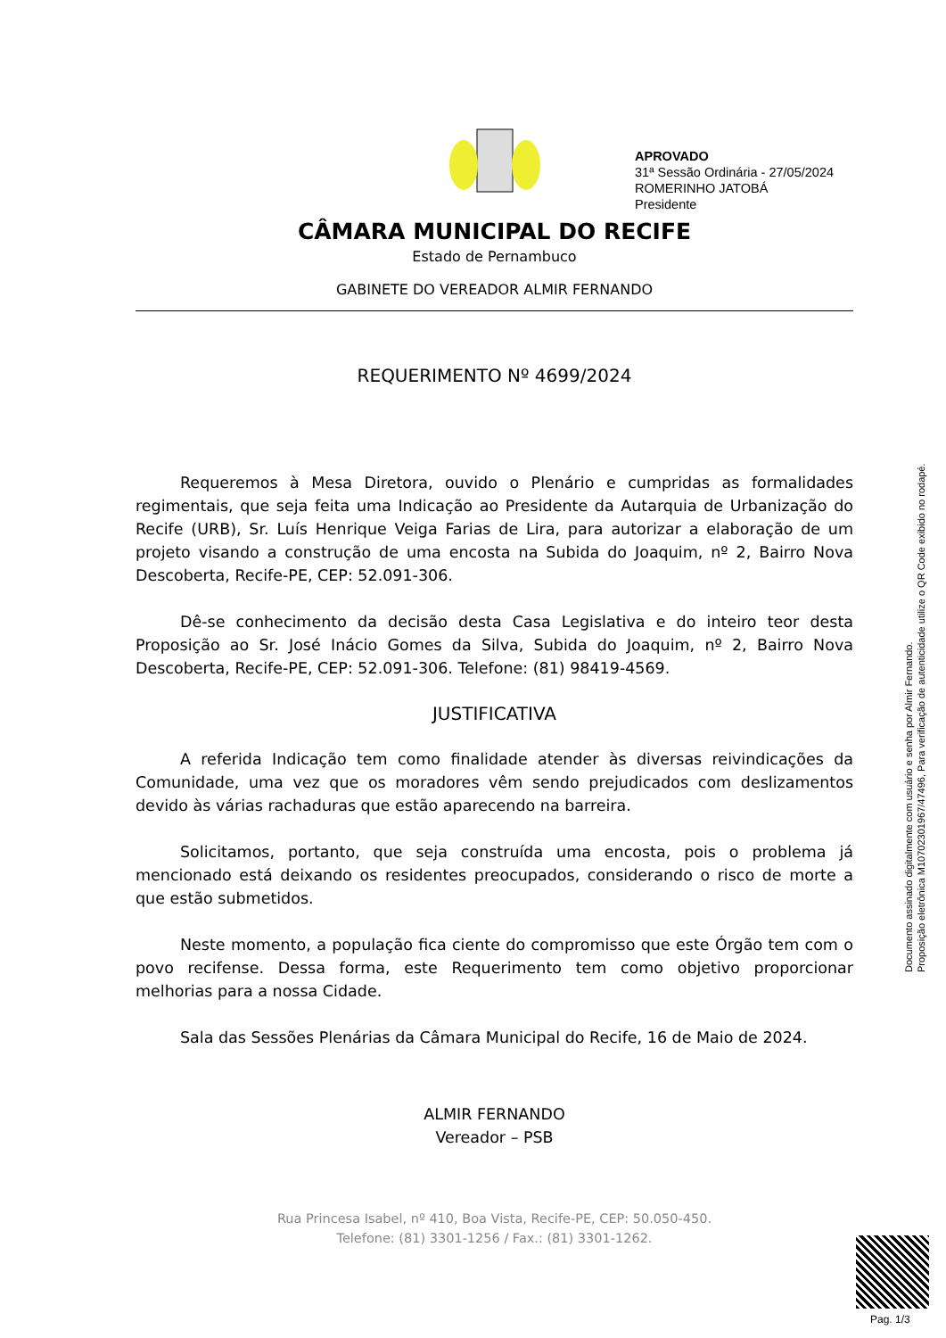APROVADO
31ª Sessão Ordinária - 27/05/2024
ROMERINHO JATOBÁ
Presidente
CÂMARA MUNICIPAL DO RECIFE
Estado de Pernambuco
GABINETE DO VEREADOR ALMIR FERNANDO
REQUERIMENTO Nº 4699/2024
Requeremos à Mesa Diretora, ouvido o Plenário e cumpridas as formalidades regimentais, que seja feita uma Indicação ao Presidente da Autarquia de Urbanização do Recife (URB), Sr. Luís Henrique Veiga Farias de Lira, para autorizar a elaboração de um projeto visando a construção de uma encosta na Subida do Joaquim, nº 2, Bairro Nova Descoberta, Recife-PE, CEP: 52.091-306.
Dê-se conhecimento da decisão desta Casa Legislativa e do inteiro teor desta Proposição ao Sr. José Inácio Gomes da Silva, Subida do Joaquim, nº 2, Bairro Nova Descoberta, Recife-PE, CEP: 52.091-306. Telefone: (81) 98419-4569.
JUSTIFICATIVA
A referida Indicação tem como finalidade atender às diversas reivindicações da Comunidade, uma vez que os moradores vêm sendo prejudicados com deslizamentos devido às várias rachaduras que estão aparecendo na barreira.
Solicitamos, portanto, que seja construída uma encosta, pois o problema já mencionado está deixando os residentes preocupados, considerando o risco de morte a que estão submetidos.
Neste momento, a população fica ciente do compromisso que este Órgão tem com o povo recifense. Dessa forma, este Requerimento tem como objetivo proporcionar melhorias para a nossa Cidade.
Sala das Sessões Plenárias da Câmara Municipal do Recife, 16 de Maio de 2024.
ALMIR FERNANDO
Vereador – PSB
Rua Princesa Isabel, nº 410, Boa Vista, Recife-PE, CEP: 50.050-450.
Telefone: (81) 3301-1256 / Fax.: (81) 3301-1262.
Documento assinado digitalmente com usuário e senha por Almir Fernando.
Proposição eletrônica M10702301967/47496, Para verificação de autenticidade utilize o QR Code exibido no rodapé.
Pag. 1/3